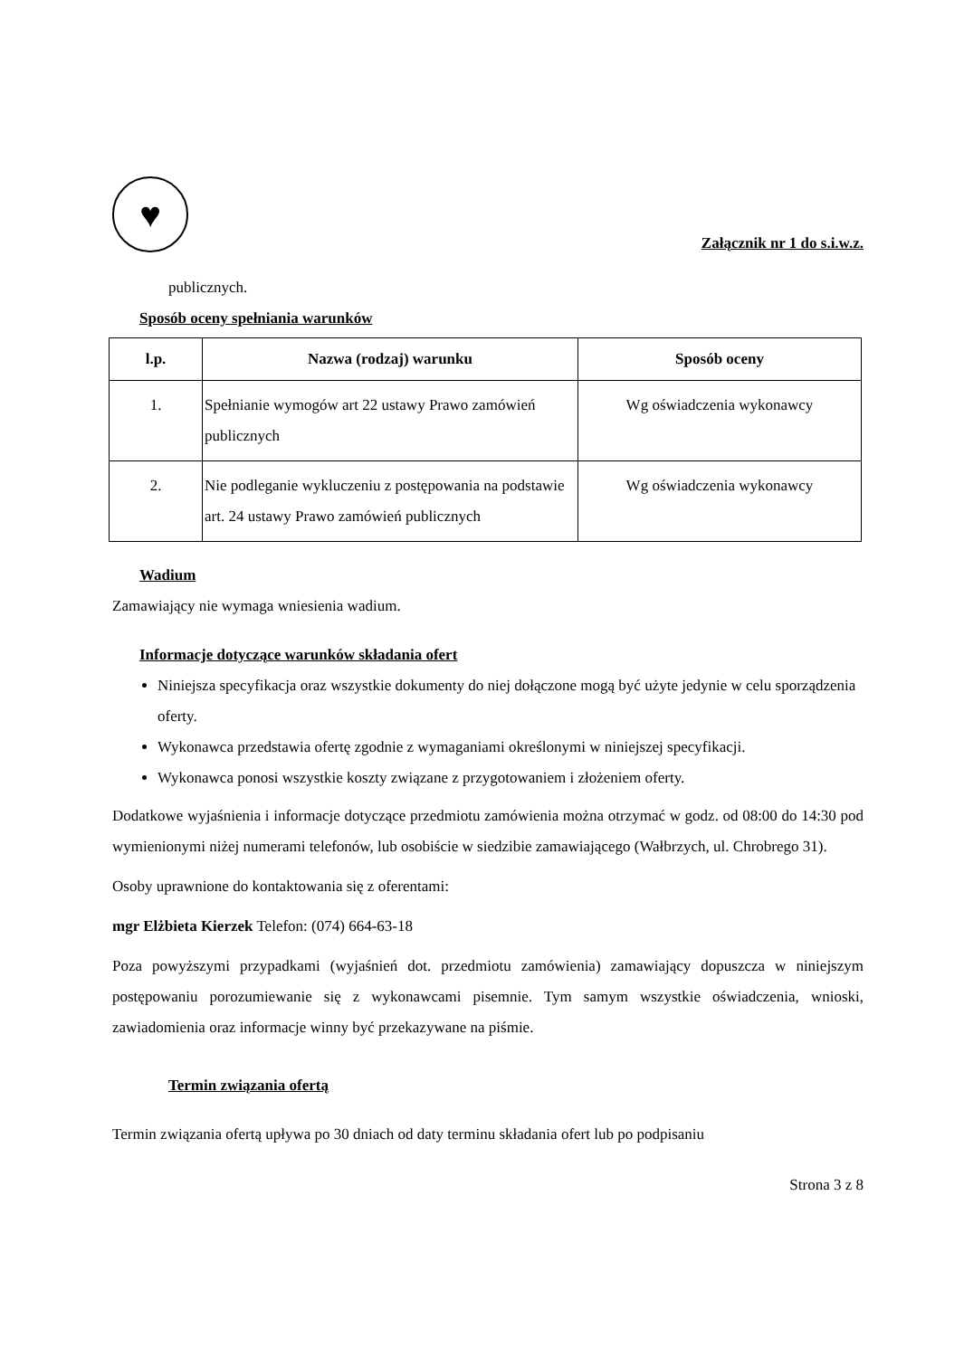♥
Załącznik nr 1 do s.i.w.z.
publicznych.
Sposób oceny spełniania warunków
| l.p. | Nazwa (rodzaj) warunku | Sposób oceny |
| --- | --- | --- |
| 1. | Spełnianie wymogów art 22 ustawy Prawo zamówień publicznych | Wg oświadczenia wykonawcy |
| 2. | Nie podleganie wykluczeniu z postępowania na podstawie art. 24 ustawy Prawo zamówień publicznych | Wg oświadczenia wykonawcy |
Wadium
Zamawiający nie wymaga wniesienia wadium.
Informacje dotyczące warunków składania ofert
Niniejsza specyfikacja oraz wszystkie dokumenty do niej dołączone mogą być użyte jedynie w celu sporządzenia oferty.
Wykonawca przedstawia ofertę zgodnie z wymaganiami określonymi w niniejszej specyfikacji.
Wykonawca ponosi wszystkie koszty związane z przygotowaniem i złożeniem oferty.
Dodatkowe wyjaśnienia i informacje dotyczące przedmiotu zamówienia można otrzymać w godz. od 08:00 do 14:30 pod wymienionymi niżej numerami telefonów, lub osobiście w siedzibie zamawiającego (Wałbrzych, ul. Chrobrego 31).
Osoby uprawnione do kontaktowania się z oferentami:
mgr Elżbieta Kierzek Telefon: (074) 664-63-18
Poza powyższymi przypadkami (wyjaśnień dot. przedmiotu zamówienia) zamawiający dopuszcza w niniejszym postępowaniu porozumiewanie się z wykonawcami pisemnie. Tym samym wszystkie oświadczenia, wnioski, zawiadomienia oraz informacje winny być przekazywane na piśmie.
Termin związania ofertą
Termin związania ofertą upływa po 30 dniach od daty terminu składania ofert lub po podpisaniu
Strona 3 z 8